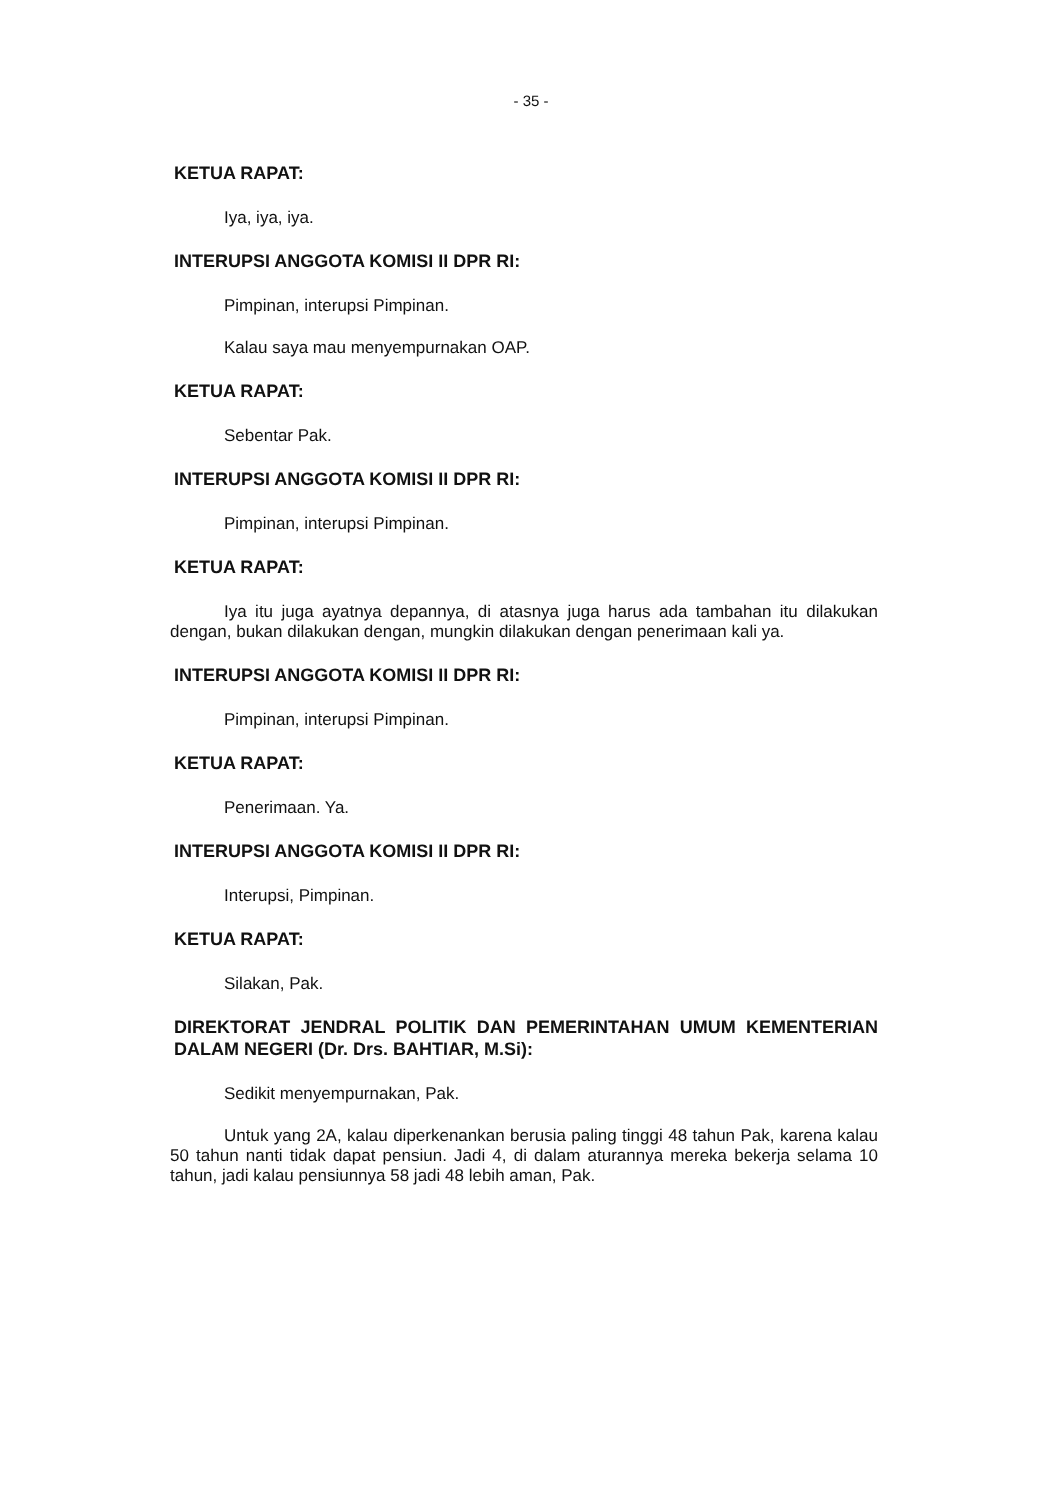- 35 -
KETUA RAPAT:
Iya, iya, iya.
INTERUPSI ANGGOTA KOMISI II DPR RI:
Pimpinan, interupsi Pimpinan.
Kalau saya mau menyempurnakan OAP.
KETUA RAPAT:
Sebentar Pak.
INTERUPSI ANGGOTA KOMISI II DPR RI:
Pimpinan, interupsi Pimpinan.
KETUA RAPAT:
Iya itu juga ayatnya depannya, di atasnya juga harus ada tambahan itu dilakukan dengan, bukan dilakukan dengan, mungkin dilakukan dengan penerimaan kali ya.
INTERUPSI ANGGOTA KOMISI II DPR RI:
Pimpinan, interupsi Pimpinan.
KETUA RAPAT:
Penerimaan. Ya.
INTERUPSI ANGGOTA KOMISI II DPR RI:
Interupsi, Pimpinan.
KETUA RAPAT:
Silakan, Pak.
DIREKTORAT JENDRAL POLITIK DAN PEMERINTAHAN UMUM KEMENTERIAN DALAM NEGERI (Dr. Drs. BAHTIAR, M.Si):
Sedikit menyempurnakan, Pak.
Untuk yang 2A, kalau diperkenankan berusia paling tinggi 48 tahun Pak, karena kalau 50 tahun nanti tidak dapat pensiun. Jadi 4, di dalam aturannya mereka bekerja selama 10 tahun, jadi kalau pensiunnya 58 jadi 48 lebih aman, Pak.